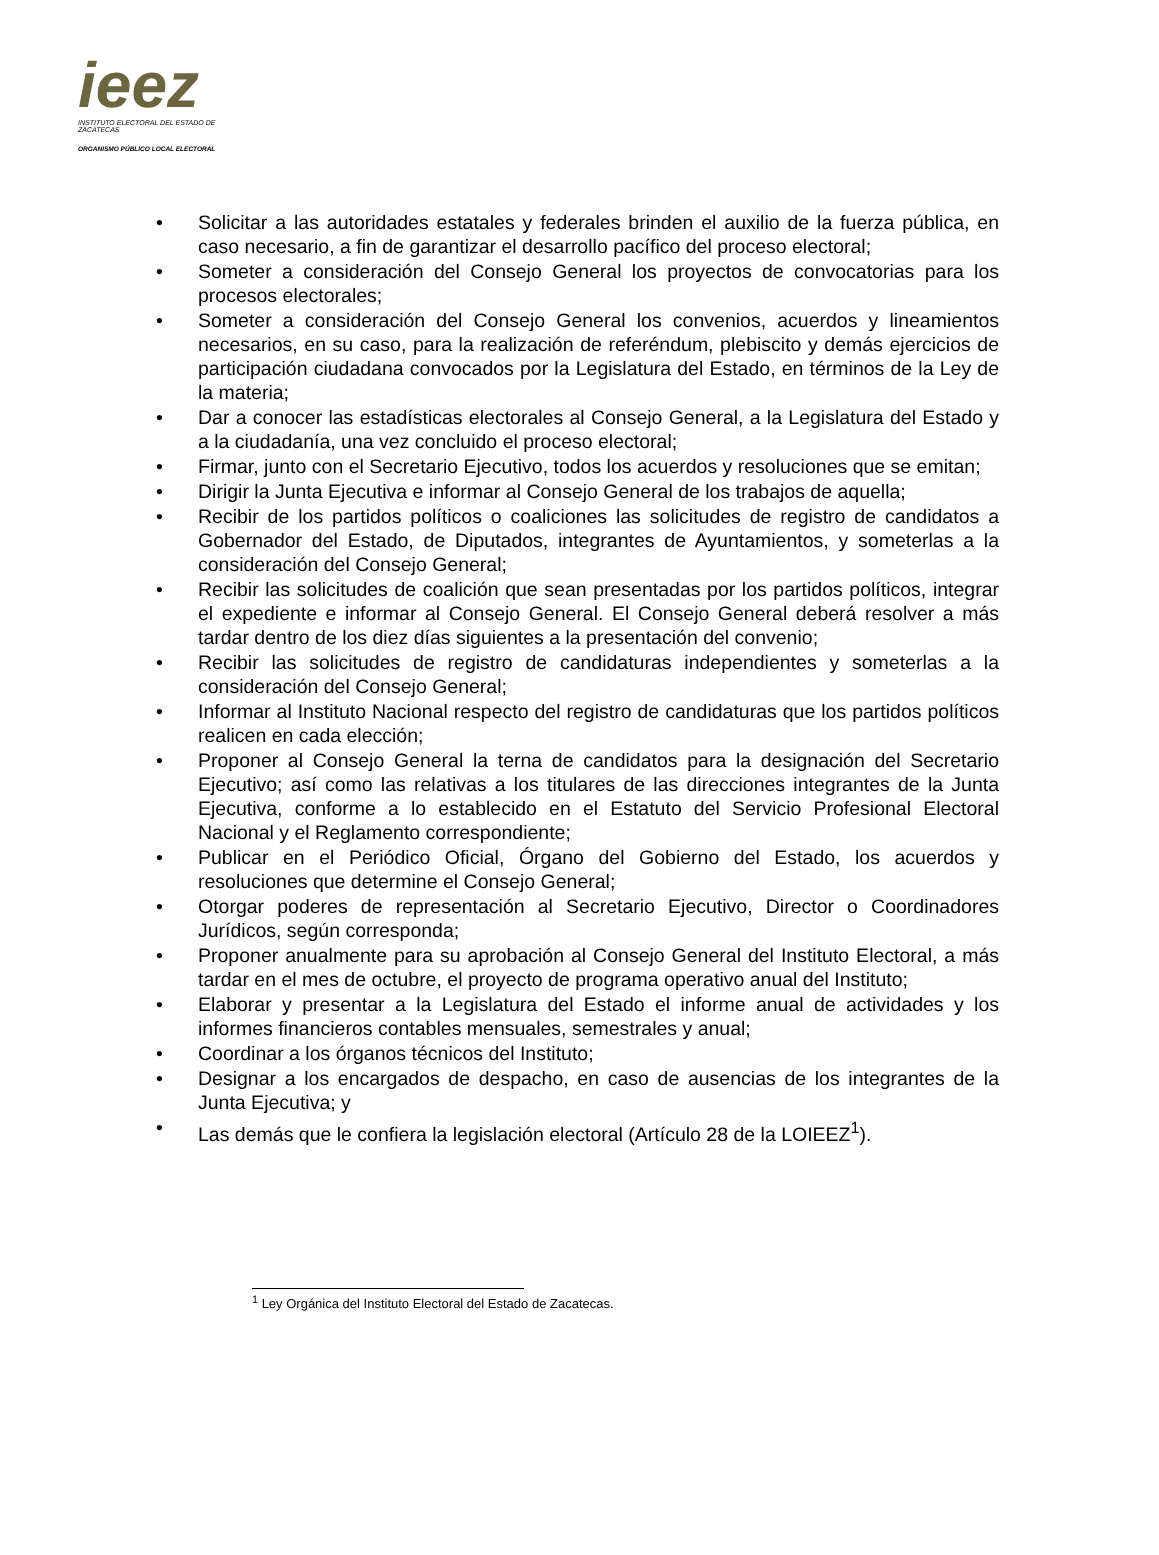ieez
INSTITUTO ELECTORAL DEL ESTADO DE ZACATECAS
ORGANISMO PÚBLICO LOCAL ELECTORAL
• Solicitar a las autoridades estatales y federales brinden el auxilio de la fuerza pública, en caso necesario, a fin de garantizar el desarrollo pacífico del proceso electoral;
• Someter a consideración del Consejo General los proyectos de convocatorias para los procesos electorales;
• Someter a consideración del Consejo General los convenios, acuerdos y lineamientos necesarios, en su caso, para la realización de referéndum, plebiscito y demás ejercicios de participación ciudadana convocados por la Legislatura del Estado, en términos de la Ley de la materia;
• Dar a conocer las estadísticas electorales al Consejo General, a la Legislatura del Estado y a la ciudadanía, una vez concluido el proceso electoral;
• Firmar, junto con el Secretario Ejecutivo, todos los acuerdos y resoluciones que se emitan;
• Dirigir la Junta Ejecutiva e informar al Consejo General de los trabajos de aquella;
• Recibir de los partidos políticos o coaliciones las solicitudes de registro de candidatos a Gobernador del Estado, de Diputados, integrantes de Ayuntamientos, y someterlas a la consideración del Consejo General;
• Recibir las solicitudes de coalición que sean presentadas por los partidos políticos, integrar el expediente e informar al Consejo General. El Consejo General deberá resolver a más tardar dentro de los diez días siguientes a la presentación del convenio;
• Recibir las solicitudes de registro de candidaturas independientes y someterlas a la consideración del Consejo General;
• Informar al Instituto Nacional respecto del registro de candidaturas que los partidos políticos realicen en cada elección;
• Proponer al Consejo General la terna de candidatos para la designación del Secretario Ejecutivo; así como las relativas a los titulares de las direcciones integrantes de la Junta Ejecutiva, conforme a lo establecido en el Estatuto del Servicio Profesional Electoral Nacional y el Reglamento correspondiente;
• Publicar en el Periódico Oficial, Órgano del Gobierno del Estado, los acuerdos y resoluciones que determine el Consejo General;
• Otorgar poderes de representación al Secretario Ejecutivo, Director o Coordinadores Jurídicos, según corresponda;
• Proponer anualmente para su aprobación al Consejo General del Instituto Electoral, a más tardar en el mes de octubre, el proyecto de programa operativo anual del Instituto;
• Elaborar y presentar a la Legislatura del Estado el informe anual de actividades y los informes financieros contables mensuales, semestrales y anual;
• Coordinar a los órganos técnicos del Instituto;
• Designar a los encargados de despacho, en caso de ausencias de los integrantes de la Junta Ejecutiva; y
• Las demás que le confiera la legislación electoral (Artículo 28 de la LOIEEZ<sup>1</sup>).
<sup>1</sup> Ley Orgánica del Instituto Electoral del Estado de Zacatecas.